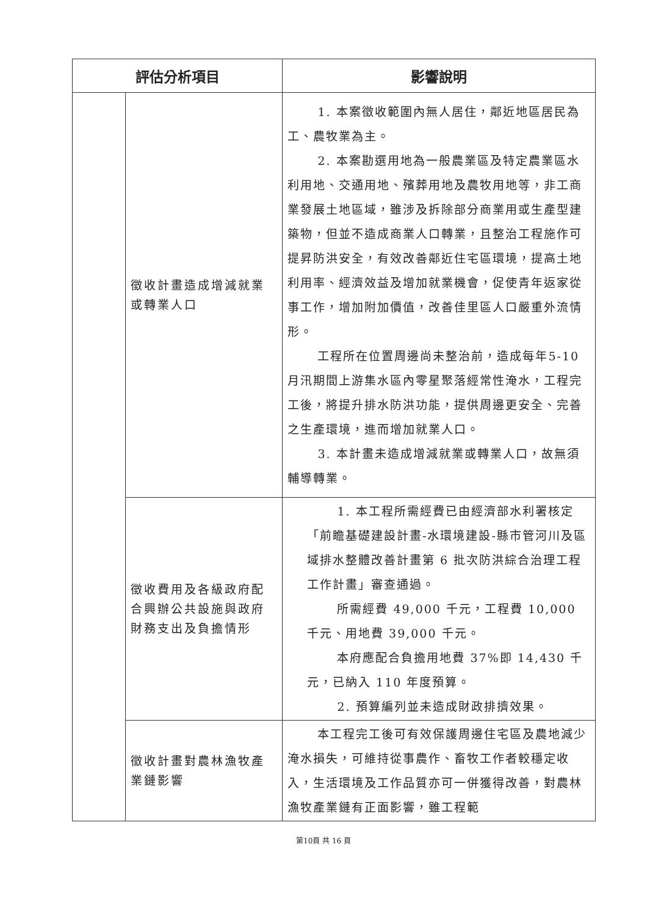| 評估分析項目 | | 影響說明 |
| --- | --- | --- |
| | 徵收計畫造成增減就業或轉業人口 | 1. 本案徵收範圍內無人居住，鄰近地區居民為工、農牧業為主。 2. 本案勘選用地為一般農業區及特定農業區水利用地、交通用地、殯葬用地及農牧用地等，非工商業發展土地區域，雖涉及拆除部分商業用或生產型建築物，但並不造成商業人口轉業，且整治工程施作可提昇防洪安全，有效改善鄰近住宅區環境，提高土地利用率、經濟效益及增加就業機會，促使青年返家從事工作，增加附加價值，改善佳里區人口嚴重外流情形。 工程所在位置周邊尚未整治前，造成每年5-10月汛期間上游集水區內零星聚落經常性淹水，工程完工後，將提升排水防洪功能，提供周邊更安全、完善之生產環境，進而增加就業人口。 3. 本計畫未造成增減就業或轉業人口，故無須輔導轉業。 |
| | 徵收費用及各級政府配合興辦公共設施與政府財務支出及負擔情形 | 1. 本工程所需經費已由經濟部水利署核定「前瞻基礎建設計畫-水環境建設-縣市管河川及區域排水整體改善計畫第 6 批次防洪綜合治理工程工作計畫」審查通過。 所需經費 49,000 千元，工程費 10,000 千元、用地費 39,000 千元。 本府應配合負擔用地費 37%即 14,430 千元，已納入 110 年度預算。 2. 預算編列並未造成財政排擠效果。 |
| | 徵收計畫對農林漁牧產業鏈影響 | 本工程完工後可有效保護周邊住宅區及農地減少淹水損失，可維持從事農作、畜牧工作者較穩定收入，生活環境及工作品質亦可一併獲得改善，對農林漁牧產業鏈有正面影響，雖工程範 |
第10頁 共 16 頁